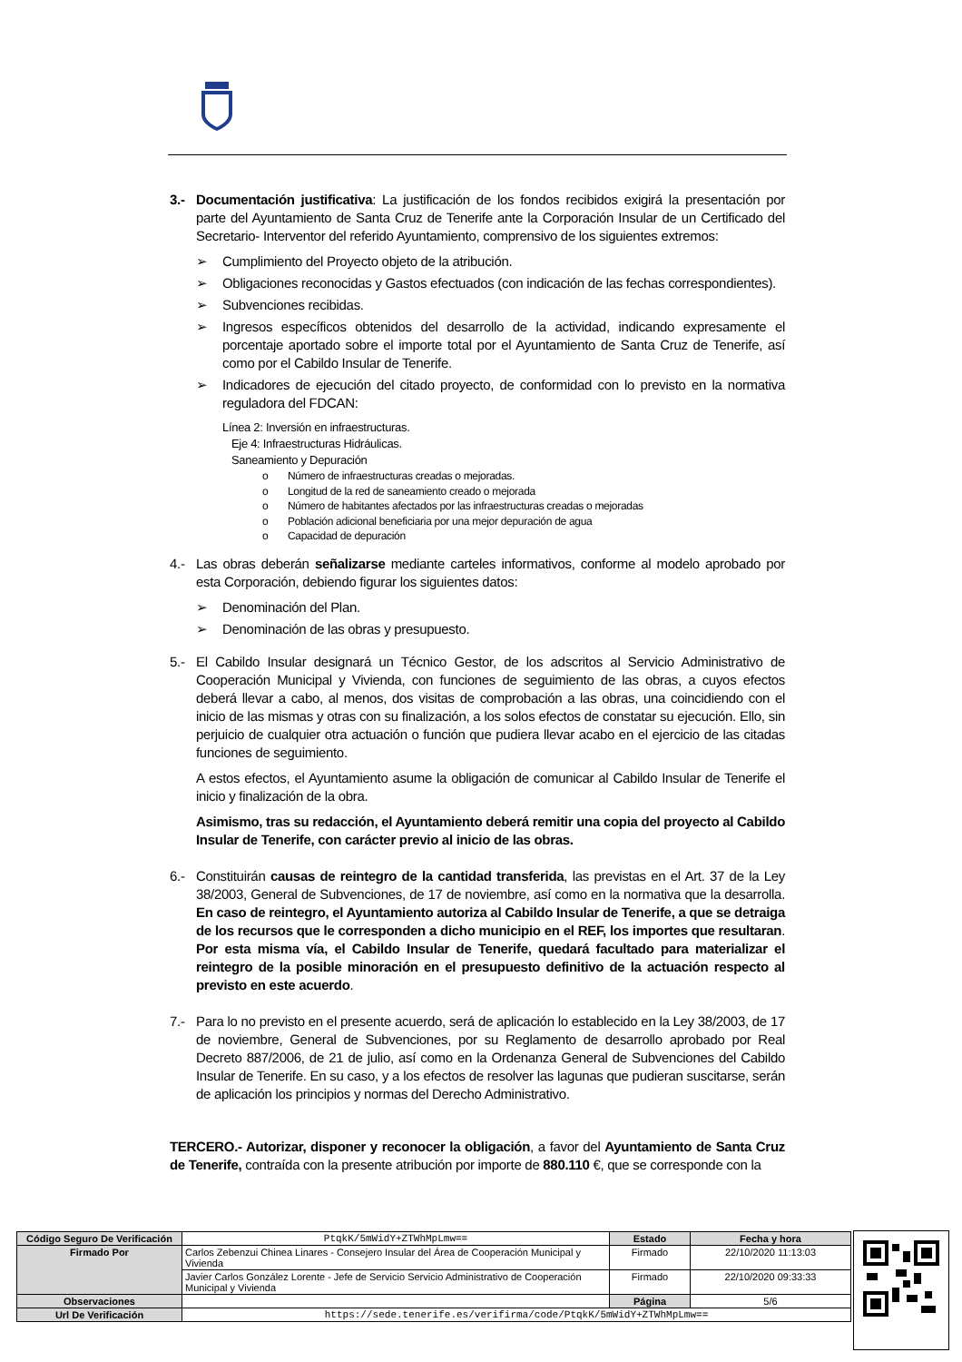3.- Documentación justificativa: La justificación de los fondos recibidos exigirá la presentación por parte del Ayuntamiento de Santa Cruz de Tenerife ante la Corporación Insular de un Certificado del Secretario- Interventor del referido Ayuntamiento, comprensivo de los siguientes extremos:
➢ Cumplimiento del Proyecto objeto de la atribución.
➢ Obligaciones reconocidas y Gastos efectuados (con indicación de las fechas correspondientes).
➢ Subvenciones recibidas.
➢ Ingresos específicos obtenidos del desarrollo de la actividad, indicando expresamente el porcentaje aportado sobre el importe total por el Ayuntamiento de Santa Cruz de Tenerife, así como por el Cabildo Insular de Tenerife.
➢ Indicadores de ejecución del citado proyecto, de conformidad con lo previsto en la normativa reguladora del FDCAN:
Línea 2: Inversión en infraestructuras.
Eje 4: Infraestructuras Hidráulicas.
Saneamiento y Depuración
o Número de infraestructuras creadas o mejoradas.
o Longitud de la red de saneamiento creado o mejorada
o Número de habitantes afectados por las infraestructuras creadas o mejoradas
o Población adicional beneficiaria por una mejor depuración de agua
o Capacidad de depuración
4.- Las obras deberán señalizarse mediante carteles informativos, conforme al modelo aprobado por esta Corporación, debiendo figurar los siguientes datos:
➢ Denominación del Plan.
➢ Denominación de las obras y presupuesto.
5.- El Cabildo Insular designará un Técnico Gestor, de los adscritos al Servicio Administrativo de Cooperación Municipal y Vivienda, con funciones de seguimiento de las obras, a cuyos efectos deberá llevar a cabo, al menos, dos visitas de comprobación a las obras, una coincidiendo con el inicio de las mismas y otras con su finalización, a los solos efectos de constatar su ejecución. Ello, sin perjuicio de cualquier otra actuación o función que pudiera llevar acabo en el ejercicio de las citadas funciones de seguimiento.
A estos efectos, el Ayuntamiento asume la obligación de comunicar al Cabildo Insular de Tenerife el inicio y finalización de la obra.
Asimismo, tras su redacción, el Ayuntamiento deberá remitir una copia del proyecto al Cabildo Insular de Tenerife, con carácter previo al inicio de las obras.
6.- Constituirán causas de reintegro de la cantidad transferida, las previstas en el Art. 37 de la Ley 38/2003, General de Subvenciones, de 17 de noviembre, así como en la normativa que la desarrolla. En caso de reintegro, el Ayuntamiento autoriza al Cabildo Insular de Tenerife, a que se detraiga de los recursos que le corresponden a dicho municipio en el REF, los importes que resultaran. Por esta misma vía, el Cabildo Insular de Tenerife, quedará facultado para materializar el reintegro de la posible minoración en el presupuesto definitivo de la actuación respecto al previsto en este acuerdo.
7.- Para lo no previsto en el presente acuerdo, será de aplicación lo establecido en la Ley 38/2003, de 17 de noviembre, General de Subvenciones, por su Reglamento de desarrollo aprobado por Real Decreto 887/2006, de 21 de julio, así como en la Ordenanza General de Subvenciones del Cabildo Insular de Tenerife. En su caso, y a los efectos de resolver las lagunas que pudieran suscitarse, serán de aplicación los principios y normas del Derecho Administrativo.
TERCERO.- Autorizar, disponer y reconocer la obligación, a favor del Ayuntamiento de Santa Cruz de Tenerife, contraída con la presente atribución por importe de 880.110 €, que se corresponde con la
| Código Seguro De Verificación | PtqkK/5mWidY+ZTWhMpLmw== | Estado | Fecha y hora |
| Firmado Por | Carlos Zebenzui Chinea Linares - Consejero Insular del Área de Cooperación Municipal y Vivienda | Firmado | 22/10/2020 11:13:03 |
| | Javier Carlos González Lorente - Jefe de Servicio Servicio Administrativo de Cooperación Municipal y Vivienda | Firmado | 22/10/2020 09:33:33 |
| Observaciones | | Página | 5/6 |
| Url De Verificación | https://sede.tenerife.es/verifirma/code/PtqkK/5mWidY+ZTWhMpLmw== | | |